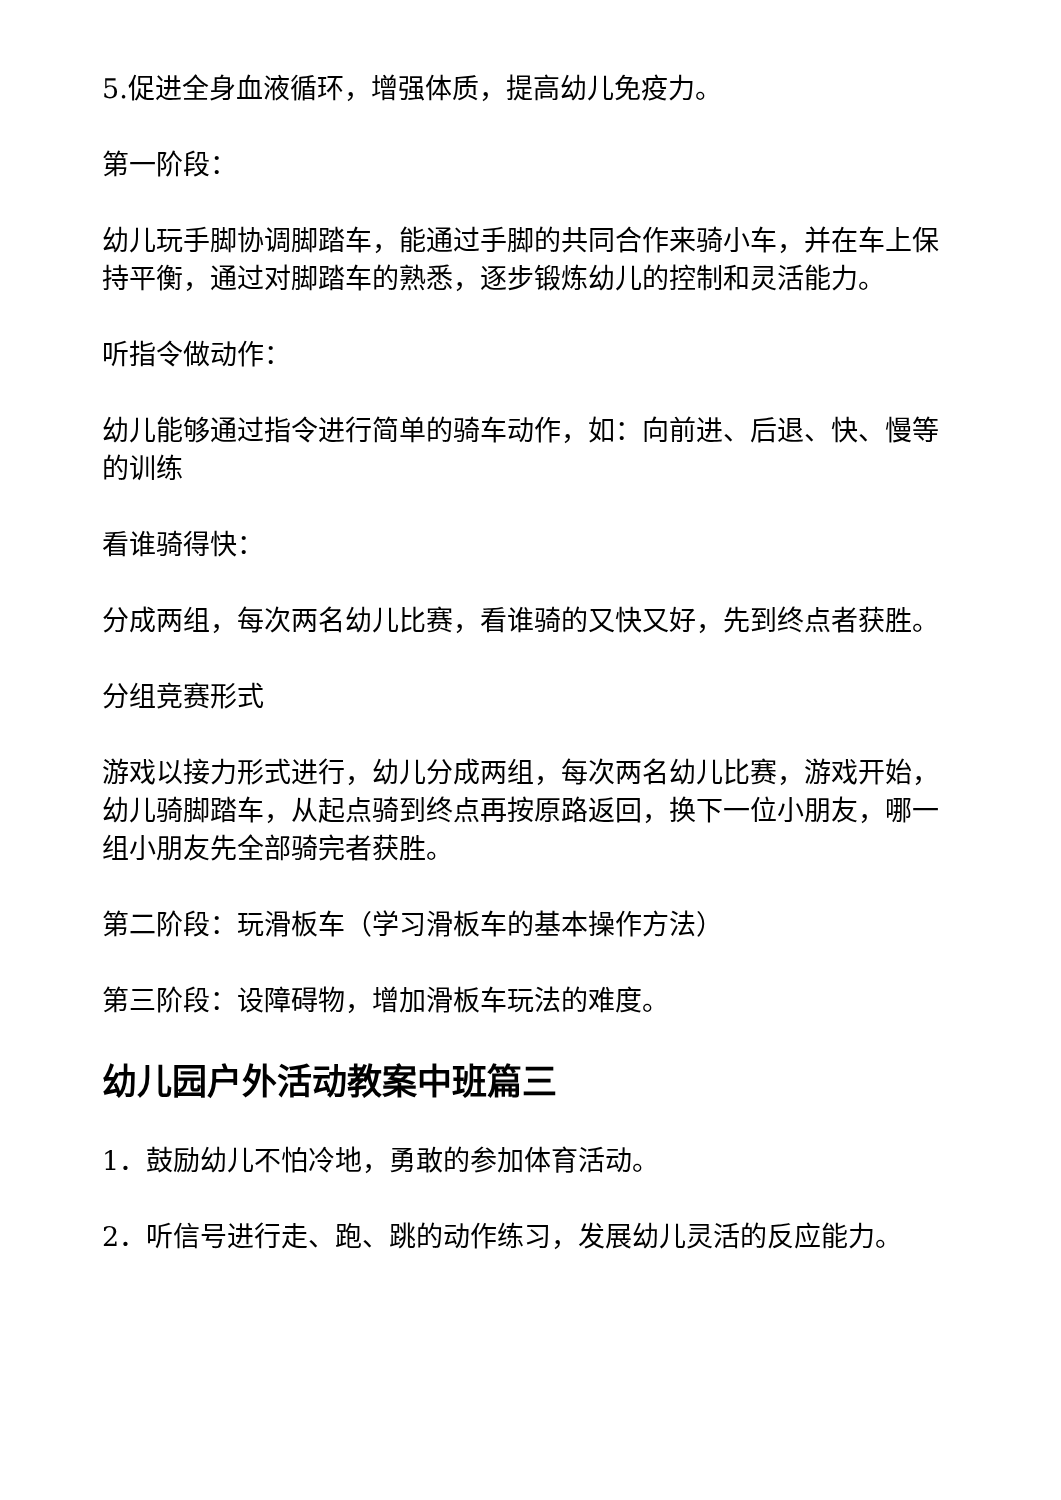5.促进全身血液循环，增强体质，提高幼儿免疫力。
第一阶段：
幼儿玩手脚协调脚踏车，能通过手脚的共同合作来骑小车，并在车上保持平衡，通过对脚踏车的熟悉，逐步锻炼幼儿的控制和灵活能力。
听指令做动作：
幼儿能够通过指令进行简单的骑车动作，如：向前进、后退、快、慢等的训练
看谁骑得快：
分成两组，每次两名幼儿比赛，看谁骑的又快又好，先到终点者获胜。
分组竞赛形式
游戏以接力形式进行，幼儿分成两组，每次两名幼儿比赛，游戏开始，幼儿骑脚踏车，从起点骑到终点再按原路返回，换下一位小朋友，哪一组小朋友先全部骑完者获胜。
第二阶段：玩滑板车（学习滑板车的基本操作方法）
第三阶段：设障碍物，增加滑板车玩法的难度。
幼儿园户外活动教案中班篇三
1．鼓励幼儿不怕冷地，勇敢的参加体育活动。
2．听信号进行走、跑、跳的动作练习，发展幼儿灵活的反应能力。